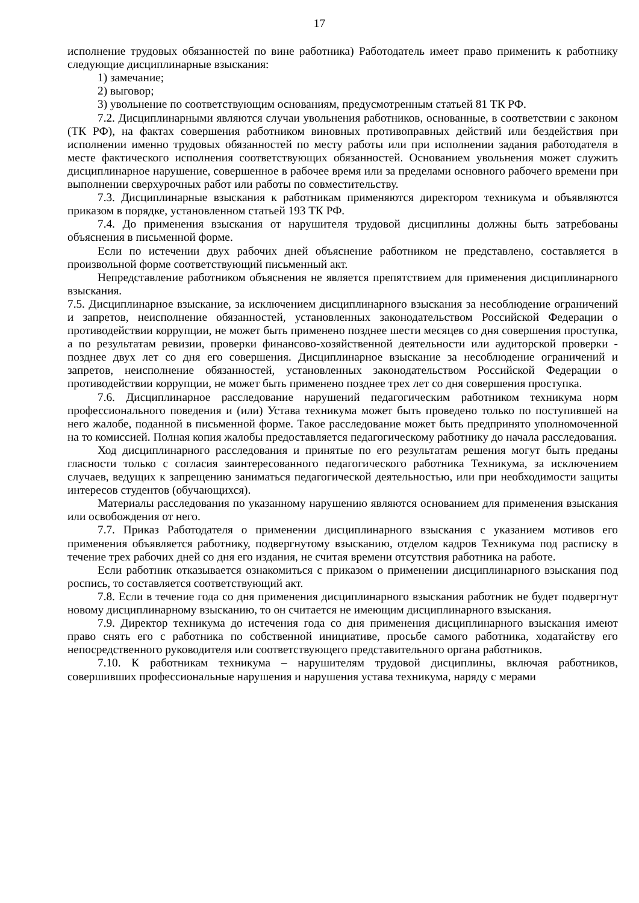17
исполнение трудовых обязанностей по вине работника) Работодатель имеет право применить к работнику следующие дисциплинарные взыскания:
1) замечание;
2) выговор;
3) увольнение по соответствующим основаниям, предусмотренным статьей 81 ТК РФ.
7.2. Дисциплинарными являются случаи увольнения работников, основанные, в соответствии с законом (ТК РФ), на фактах совершения работником виновных противоправных действий или бездействия при исполнении именно трудовых обязанностей по месту работы или при исполнении задания работодателя в месте фактического исполнения соответствующих обязанностей. Основанием увольнения может служить дисциплинарное нарушение, совершенное в рабочее время или за пределами основного рабочего времени при выполнении сверхурочных работ или работы по совместительству.
7.3. Дисциплинарные взыскания к работникам применяются директором техникума и объявляются приказом в порядке, установленном статьей 193 ТК РФ.
7.4. До применения взыскания от нарушителя трудовой дисциплины должны быть затребованы объяснения в письменной форме.
Если по истечении двух рабочих дней объяснение работником не представлено, составляется в произвольной форме соответствующий письменный акт.
Непредставление работником объяснения не является препятствием для применения дисциплинарного взыскания.
7.5. Дисциплинарное взыскание, за исключением дисциплинарного взыскания за несоблюдение ограничений и запретов, неисполнение обязанностей, установленных законодательством Российской Федерации о противодействии коррупции, не может быть применено позднее шести месяцев со дня совершения проступка, а по результатам ревизии, проверки финансово-хозяйственной деятельности или аудиторской проверки - позднее двух лет со дня его совершения. Дисциплинарное взыскание за несоблюдение ограничений и запретов, неисполнение обязанностей, установленных законодательством Российской Федерации о противодействии коррупции, не может быть применено позднее трех лет со дня совершения проступка.
7.6. Дисциплинарное расследование нарушений педагогическим работником техникума норм профессионального поведения и (или) Устава техникума может быть проведено только по поступившей на него жалобе, поданной в письменной форме. Такое расследование может быть предпринято уполномоченной на то комиссией. Полная копия жалобы предоставляется педагогическому работнику до начала расследования.
Ход дисциплинарного расследования и принятые по его результатам решения могут быть преданы гласности только с согласия заинтересованного педагогического работника Техникума, за исключением случаев, ведущих к запрещению заниматься педагогической деятельностью, или при необходимости защиты интересов студентов (обучающихся).
Материалы расследования по указанному нарушению являются основанием для применения взыскания или освобождения от него.
7.7. Приказ Работодателя о применении дисциплинарного взыскания с указанием мотивов его применения объявляется работнику, подвергнутому взысканию, отделом кадров Техникума под расписку в течение трех рабочих дней со дня его издания, не считая времени отсутствия работника на работе.
Если работник отказывается ознакомиться с приказом о применении дисциплинарного взыскания под роспись, то составляется соответствующий акт.
7.8. Если в течение года со дня применения дисциплинарного взыскания работник не будет подвергнут новому дисциплинарному взысканию, то он считается не имеющим дисциплинарного взыскания.
7.9. Директор техникума до истечения года со дня применения дисциплинарного взыскания имеют право снять его с работника по собственной инициативе, просьбе самого работника, ходатайству его непосредственного руководителя или соответствующего представительного органа работников.
7.10. К работникам техникума – нарушителям трудовой дисциплины, включая работников, совершивших профессиональные нарушения и нарушения устава техникума, наряду с мерами